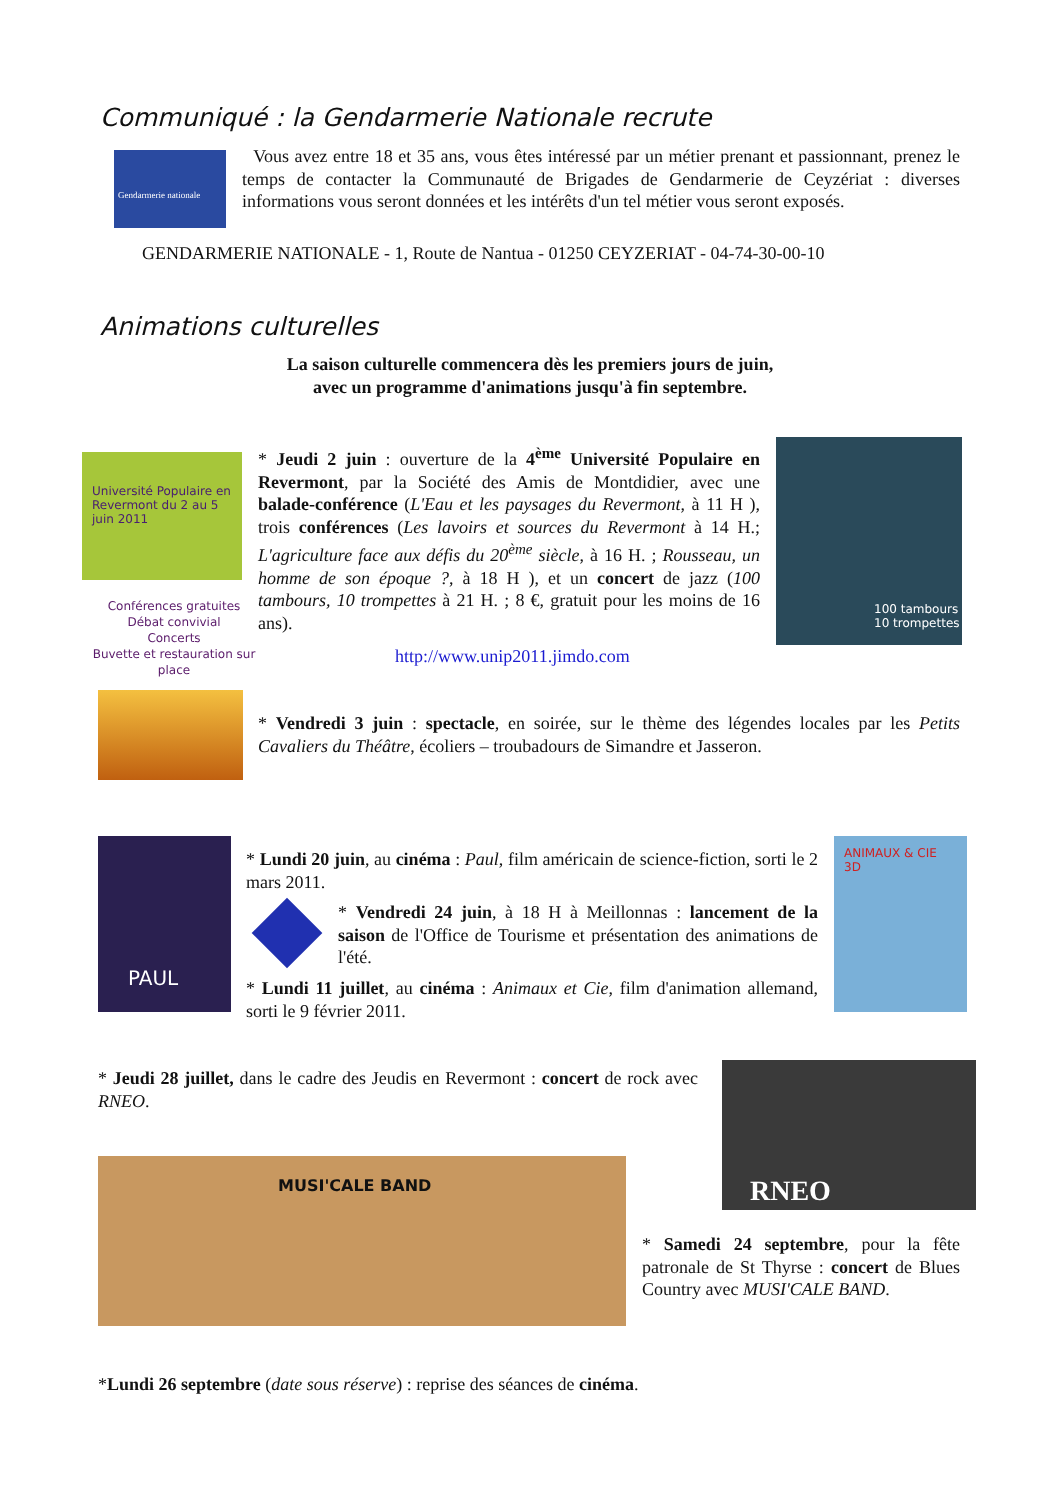Communiqué : la Gendarmerie Nationale recrute
Gendarmerie nationale
Vous avez entre 18 et 35 ans, vous êtes intéressé par un métier prenant et passionnant, prenez le temps de contacter la Communauté de Brigades de Gendarmerie de Ceyzériat : diverses informations vous seront données et les intérêts d'un tel métier vous seront exposés.
GENDARMERIE NATIONALE - 1, Route de Nantua - 01250 CEYZERIAT - 04-74-30-00-10
Animations culturelles
La saison culturelle commencera dès les premiers jours de juin,
avec un programme d'animations jusqu'à fin septembre.
Université Populaire en Revermont du 2 au 5 juin 2011
Conférences gratuites
Débat convivial
Concerts
Buvette et restauration sur place
* Jeudi 2 juin : ouverture de la 4<sup>ème</sup> Université Populaire en Revermont, par la Société des Amis de Montdidier, avec une balade-conférence (L'Eau et les paysages du Revermont, à 11 H ), trois conférences (Les lavoirs et sources du Revermont à 14 H.; L'agriculture face aux défis du 20<sup>ème</sup> siècle, à 16 H. ; Rousseau, un homme de son époque ?, à 18 H ), et un concert de jazz (100 tambours, 10 trompettes à 21 H. ; 8 €, gratuit pour les moins de 16 ans).
100 tambours 10 trompettes
http://www.unip2011.jimdo.com
* Vendredi 3 juin : spectacle, en soirée, sur le thème des légendes locales par les Petits Cavaliers du Théâtre, écoliers – troubadours de Simandre et Jasseron.
PAUL
* Lundi 20 juin, au cinéma : Paul, film américain de science-fiction, sorti le 2 mars 2011.
* Vendredi 24 juin, à 18 H à Meillonnas : lancement de la saison de l'Office de Tourisme et présentation des animations de l'été.
* Lundi 11 juillet, au cinéma : Animaux et Cie, film d'animation allemand, sorti le 9 février 2011.
ANIMAUX & CIE 3D
* Jeudi 28 juillet, dans le cadre des Jeudis en Revermont : concert de rock avec RNEO.
RNEO
MUSI'CALE BAND
* Samedi 24 septembre, pour la fête patronale de St Thyrse : concert de Blues Country avec MUSI'CALE BAND.
*Lundi 26 septembre (date sous réserve) : reprise des séances de cinéma.